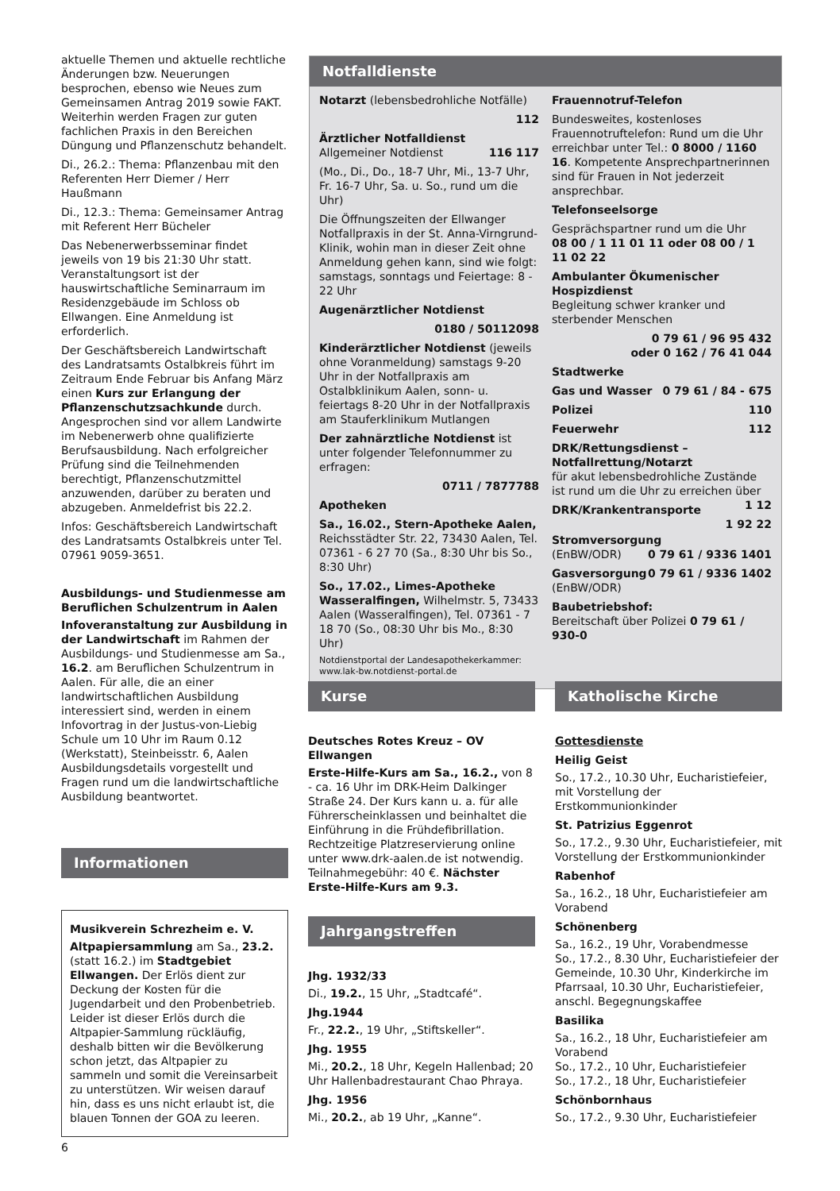aktuelle Themen und aktuelle rechtliche Änderungen bzw. Neuerungen besprochen, ebenso wie Neues zum Gemeinsamen Antrag 2019 sowie FAKT. Weiterhin werden Fragen zur guten fachlichen Praxis in den Bereichen Düngung und Pflanzenschutz behandelt.
Di., 26.2.: Thema: Pflanzenbau mit den Referenten Herr Diemer / Herr Haußmann
Di., 12.3.: Thema: Gemeinsamer Antrag mit Referent Herr Bücheler
Das Nebenerwerbsseminar findet jeweils von 19 bis 21:30 Uhr statt. Veranstaltungsort ist der hauswirtschaftliche Seminarraum im Residenzgebäude im Schloss ob Ellwangen. Eine Anmeldung ist erforderlich.
Der Geschäftsbereich Landwirtschaft des Landratsamts Ostalbkreis führt im Zeitraum Ende Februar bis Anfang März einen Kurs zur Erlangung der Pflanzenschutzsachkunde durch. Angesprochen sind vor allem Landwirte im Nebenerwerb ohne qualifizierte Berufsausbildung. Nach erfolgreicher Prüfung sind die Teilnehmenden berechtigt, Pflanzenschutzmittel anzuwenden, darüber zu beraten und abzugeben. Anmeldefrist bis 22.2.
Infos: Geschäftsbereich Landwirtschaft des Landratsamts Ostalbkreis unter Tel. 07961 9059-3651.
Ausbildungs- und Studienmesse am Beruflichen Schulzentrum in Aalen
Infoveranstaltung zur Ausbildung in der Landwirtschaft im Rahmen der Ausbildungs- und Studienmesse am Sa., 16.2. am Beruflichen Schulzentrum in Aalen. Für alle, die an einer landwirtschaftlichen Ausbildung interessiert sind, werden in einem Infovortrag in der Justus-von-Liebig Schule um 10 Uhr im Raum 0.12 (Werkstatt), Steinbeisstr. 6, Aalen Ausbildungsdetails vorgestellt und Fragen rund um die landwirtschaftliche Ausbildung beantwortet.
Informationen
Musikverein Schrezheim e. V.
Altpapiersammlung am Sa., 23.2. (statt 16.2.) im Stadtgebiet Ellwangen. Der Erlös dient zur Deckung der Kosten für die Jugendarbeit und den Probenbetrieb. Leider ist dieser Erlös durch die Altpapier-Sammlung rückläufig, deshalb bitten wir die Bevölkerung schon jetzt, das Altpapier zu sammeln und somit die Vereinsarbeit zu unterstützen. Wir weisen darauf hin, dass es uns nicht erlaubt ist, die blauen Tonnen der GOA zu leeren.
Notfalldienste
Notarzt (lebensbedrohliche Notfälle)
112
Ärztlicher Notfalldienst
Allgemeiner Notdienst 116 117
(Mo., Di., Do., 18-7 Uhr, Mi., 13-7 Uhr, Fr. 16-7 Uhr, Sa. u. So., rund um die Uhr)
Die Öffnungszeiten der Ellwanger Notfallpraxis in der St. Anna-Virngrund-Klinik, wohin man in dieser Zeit ohne Anmeldung gehen kann, sind wie folgt: samstags, sonntags und Feiertage: 8 - 22 Uhr
Augenärztlicher Notdienst
0180 / 50112098
Kinderärztlicher Notdienst (jeweils ohne Voranmeldung) samstags 9-20 Uhr in der Notfallpraxis am Ostalbklinikum Aalen, sonn- u. feiertags 8-20 Uhr in der Notfallpraxis am Stauferklinikum Mutlangen
Der zahnärztliche Notdienst ist unter folgender Telefonnummer zu erfragen:
0711 / 7877788
Apotheken
Sa., 16.02., Stern-Apotheke Aalen, Reichsstädter Str. 22, 73430 Aalen, Tel. 07361 - 6 27 70 (Sa., 8:30 Uhr bis So., 8:30 Uhr)
So., 17.02., Limes-Apotheke Wasseralfingen, Wilhelmstr. 5, 73433 Aalen (Wasseralfingen), Tel. 07361 - 7 18 70 (So., 08:30 Uhr bis Mo., 8:30 Uhr)
Notdienstportal der Landesapothekerkammer: www.lak-bw.notdienst-portal.de
Frauennotruf-Telefon
Bundesweites, kostenloses Frauennotruftelefon: Rund um die Uhr erreichbar unter Tel.: 0 8000 / 1160 16. Kompetente Ansprechpartnerinnen sind für Frauen in Not jederzeit ansprechbar.
Telefonseelsorge
Gesprächspartner rund um die Uhr
08 00 / 1 11 01 11 oder 08 00 / 1 11 02 22
Ambulanter Ökumenischer Hospizdienst
Begleitung schwer kranker und sterbender Menschen
0 79 61 / 96 95 432
oder 0 162 / 76 41 044
Stadtwerke
Gas und Wasser 0 79 61 / 84 - 675
Polizei 110
Feuerwehr 112
DRK/Rettungsdienst – Notfallrettung/Notarzt
für akut lebensbedrohliche Zustände ist rund um die Uhr zu erreichen über 1 12
DRK/Krankentransporte 1 92 22
Stromversorgung 0 79 61 / 9336 1401
(EnBW/ODR)
Gasversorgung 0 79 61 / 9336 1402
(EnBW/ODR)
Baubetriebshof:
Bereitschaft über Polizei 0 79 61 / 930-0
Kurse
Deutsches Rotes Kreuz – OV Ellwangen
Erste-Hilfe-Kurs am Sa., 16.2., von 8 - ca. 16 Uhr im DRK-Heim Dalkinger Straße 24. Der Kurs kann u. a. für alle Führerscheinklassen und beinhaltet die Einführung in die Frühdefibrillation. Rechtzeitige Platzreservierung online unter www.drk-aalen.de ist notwendig. Teilnahmegebühr: 40 €. Nächster Erste-Hilfe-Kurs am 9.3.
Jahrgangstreffen
Jhg. 1932/33
Di., 19.2., 15 Uhr, „Stadtcafé“.
Jhg.1944
Fr., 22.2., 19 Uhr, „Stiftskeller“.
Jhg. 1955
Mi., 20.2., 18 Uhr, Kegeln Hallenbad; 20 Uhr Hallenbadrestaurant Chao Phraya.
Jhg. 1956
Mi., 20.2., ab 19 Uhr, „Kanne“.
Katholische Kirche
Gottesdienste
Heilig Geist
So., 17.2., 10.30 Uhr, Eucharistiefeier, mit Vorstellung der Erstkommunionkinder
St. Patrizius Eggenrot
So., 17.2., 9.30 Uhr, Eucharistiefeier, mit Vorstellung der Erstkommunionkinder
Rabenhof
Sa., 16.2., 18 Uhr, Eucharistiefeier am Vorabend
Schönenberg
Sa., 16.2., 19 Uhr, Vorabendmesse
So., 17.2., 8.30 Uhr, Eucharistiefeier der Gemeinde, 10.30 Uhr, Kinderkirche im Pfarrsaal, 10.30 Uhr, Eucharistiefeier, anschl. Begegnungskaffee
Basilika
Sa., 16.2., 18 Uhr, Eucharistiefeier am Vorabend
So., 17.2., 10 Uhr, Eucharistiefeier
So., 17.2., 18 Uhr, Eucharistiefeier
Schönbornhaus
So., 17.2., 9.30 Uhr, Eucharistiefeier
6